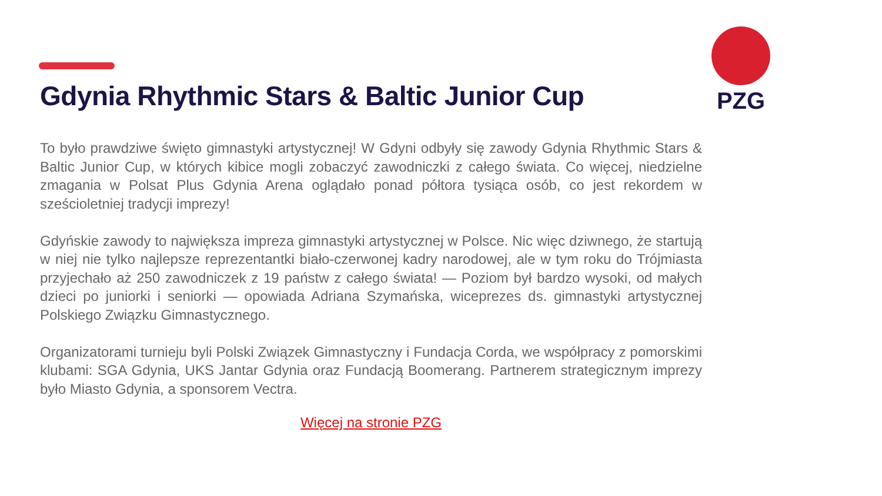Gdynia Rhythmic Stars & Baltic Junior Cup
PZG
To było prawdziwe święto gimnastyki artystycznej! W Gdyni odbyły się zawody Gdynia Rhythmic Stars & Baltic Junior Cup, w których kibice mogli zobaczyć zawodniczki z całego świata. Co więcej, niedzielne zmagania w Polsat Plus Gdynia Arena oglądało ponad półtora tysiąca osób, co jest rekordem w sześcioletniej tradycji imprezy!
Gdyńskie zawody to największa impreza gimnastyki artystycznej w Polsce. Nic więc dziwnego, że startują w niej nie tylko najlepsze reprezentantki biało-czerwonej kadry narodowej, ale w tym roku do Trójmiasta przyjechało aż 250 zawodniczek z 19 państw z całego świata! — Poziom był bardzo wysoki, od małych dzieci po juniorki i seniorki — opowiada Adriana Szymańska, wiceprezes ds. gimnastyki artystycznej Polskiego Związku Gimnastycznego.
Organizatorami turnieju byli Polski Związek Gimnastyczny i Fundacja Corda, we współpracy z pomorskimi klubami: SGA Gdynia, UKS Jantar Gdynia oraz Fundacją Boomerang. Partnerem strategicznym imprezy było Miasto Gdynia, a sponsorem Vectra.
Więcej na stronie PZG